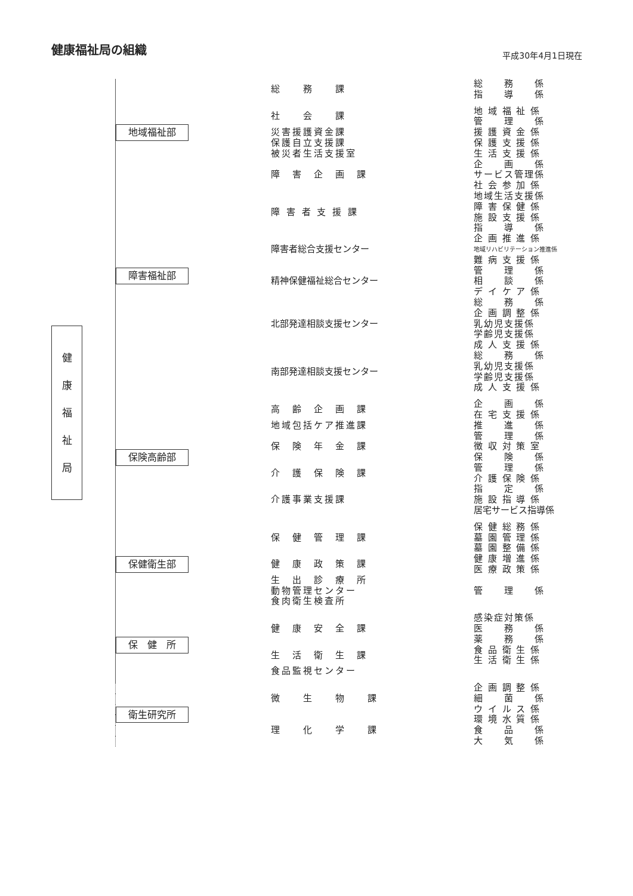健康福祉局の組織
平成30年4月1日現在
健
康
福
祉
局
| | 総 務 課 | 総 務 係 |
| | | 指 導 係 |
| 地域福祉部 | 社 会 課 | 地 域 福 祉 係 |
| | | 管 理 係 |
| | 災害援護資金課 | 援 護 資 金 係 |
| | 保護自立支援課 | 保 護 支 援 係 |
| | 被災者生活支援室 | 生 活 支 援 係 |
| 障害福祉部 | 障 害 企 画 課 | 企 画 係 |
| | | サービス管理係 |
| | | 社 会 参 加 係 |
| | 障 害 者 支 援 課 | 地域生活支援係 |
| | | 障 害 保 健 係 |
| | | 施 設 支 援 係 |
| | | 指 導 係 |
| | 障害者総合支援センター | 企 画 推 進 係 |
| | | 地域リハビリテーション推進係 |
| | | 難 病 支 援 係 |
| | 精神保健福祉総合センター | 管 理 係 |
| | | 相 談 係 |
| | | デ イ ケ ア 係 |
| | 北部発達相談支援センター | 総 務 係 |
| | | 企 画 調 整 係 |
| | | 乳幼児支援係 |
| | | 学齢児支援係 |
| | | 成 人 支 援 係 |
| | 南部発達相談支援センター | 総 務 係 |
| | | 乳幼児支援係 |
| | | 学齢児支援係 |
| | | 成 人 支 援 係 |
| 保険高齢部 | 高 齢 企 画 課 | 企 画 係 |
| | | 在 宅 支 援 係 |
| | 地域包括ケア推進課 | 推 進 係 |
| | 保 険 年 金 課 | 管 理 係 |
| | | 徴 収 対 策 室 |
| | | 保 険 係 |
| | 介 護 保 険 課 | 管 理 係 |
| | | 介 護 保 険 係 |
| | 介護事業支援課 | 指 定 係 |
| | | 施 設 指 導 係 |
| | | 居宅サービス指導係 |
| 保健衛生部 | 保 健 管 理 課 | 保 健 総 務 係 |
| | | 墓 園 管 理 係 |
| | | 墓 園 整 備 係 |
| | 健 康 政 策 課 | 健 康 増 進 係 |
| | | 医 療 政 策 係 |
| | 生 出 診 療 所 | |
| | 動物管理センター | 管 理 係 |
| | 食肉衛生検査所 | |
| 保 健 所 | 健 康 安 全 課 | 感染症対策係 |
| | | 医 務 係 |
| | | 薬 務 係 |
| | 生 活 衛 生 課 | 食 品 衛 生 係 |
| | | 生 活 衛 生 係 |
| | 食品監視センター | |
| 衛生研究所 | 微 生 物 課 | 企 画 調 整 係 |
| | | 細 菌 係 |
| | | ウ イ ル ス 係 |
| | 理 化 学 課 | 環 境 水 質 係 |
| | | 食 品 係 |
| | | 大 気 係 |